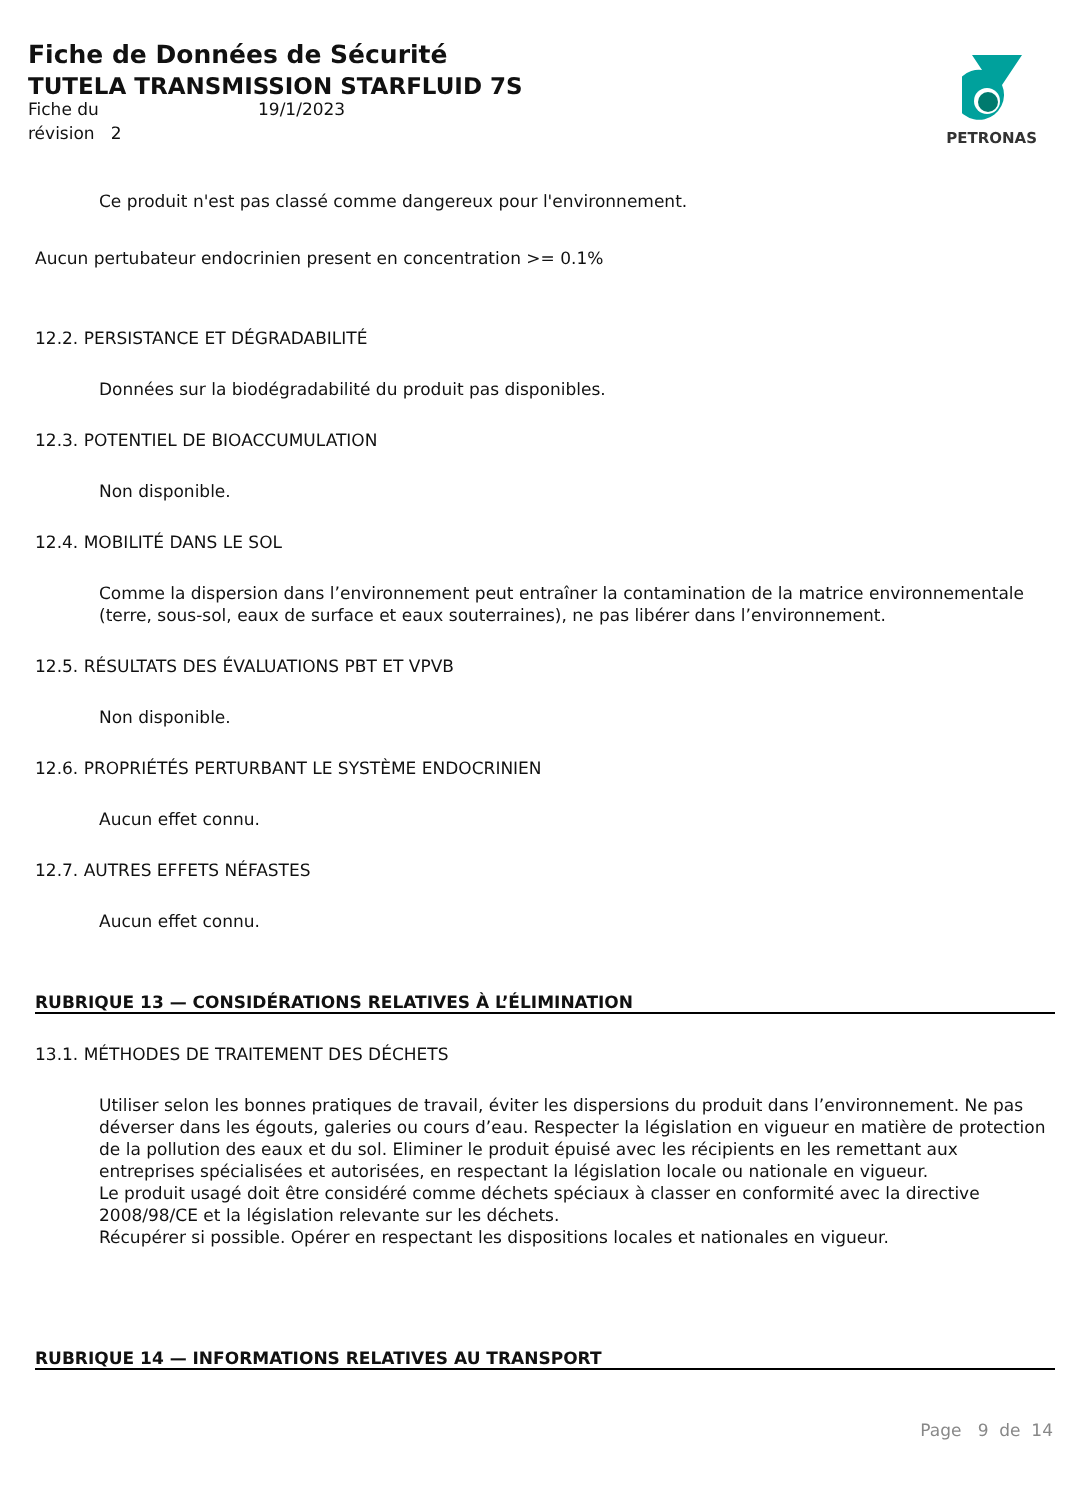Fiche de Données de Sécurité
TUTELA TRANSMISSION STARFLUID 7S
Fiche du 19/1/2023
révision 2
PETRONAS
Ce produit n'est pas classé comme dangereux pour l'environnement.
Aucun pertubateur endocrinien present en concentration >= 0.1%
12.2. PERSISTANCE ET DÉGRADABILITÉ
Données sur la biodégradabilité du produit pas disponibles.
12.3. POTENTIEL DE BIOACCUMULATION
Non disponible.
12.4. MOBILITÉ DANS LE SOL
Comme la dispersion dans l’environnement peut entraîner la contamination de la matrice environnementale (terre, sous-sol, eaux de surface et eaux souterraines), ne pas libérer dans l’environnement.
12.5. RÉSULTATS DES ÉVALUATIONS PBT ET VPVB
Non disponible.
12.6. PROPRIÉTÉS PERTURBANT LE SYSTÈME ENDOCRINIEN
Aucun effet connu.
12.7. AUTRES EFFETS NÉFASTES
Aucun effet connu.
RUBRIQUE 13 — CONSIDÉRATIONS RELATIVES À L’ÉLIMINATION
13.1. MÉTHODES DE TRAITEMENT DES DÉCHETS
Utiliser selon les bonnes pratiques de travail, éviter les dispersions du produit dans l’environnement. Ne pas déverser dans les égouts, galeries ou cours d’eau. Respecter la législation en vigueur en matière de protection de la pollution des eaux et du sol. Eliminer le produit épuisé avec les récipients en les remettant aux entreprises spécialisées et autorisées, en respectant la législation locale ou nationale en vigueur.
Le produit usagé doit être considéré comme déchets spéciaux à classer en conformité avec la directive 2008/98/CE et la législation relevante sur les déchets.
Récupérer si possible. Opérer en respectant les dispositions locales et nationales en vigueur.
RUBRIQUE 14 — INFORMATIONS RELATIVES AU TRANSPORT
Page 9 de 14